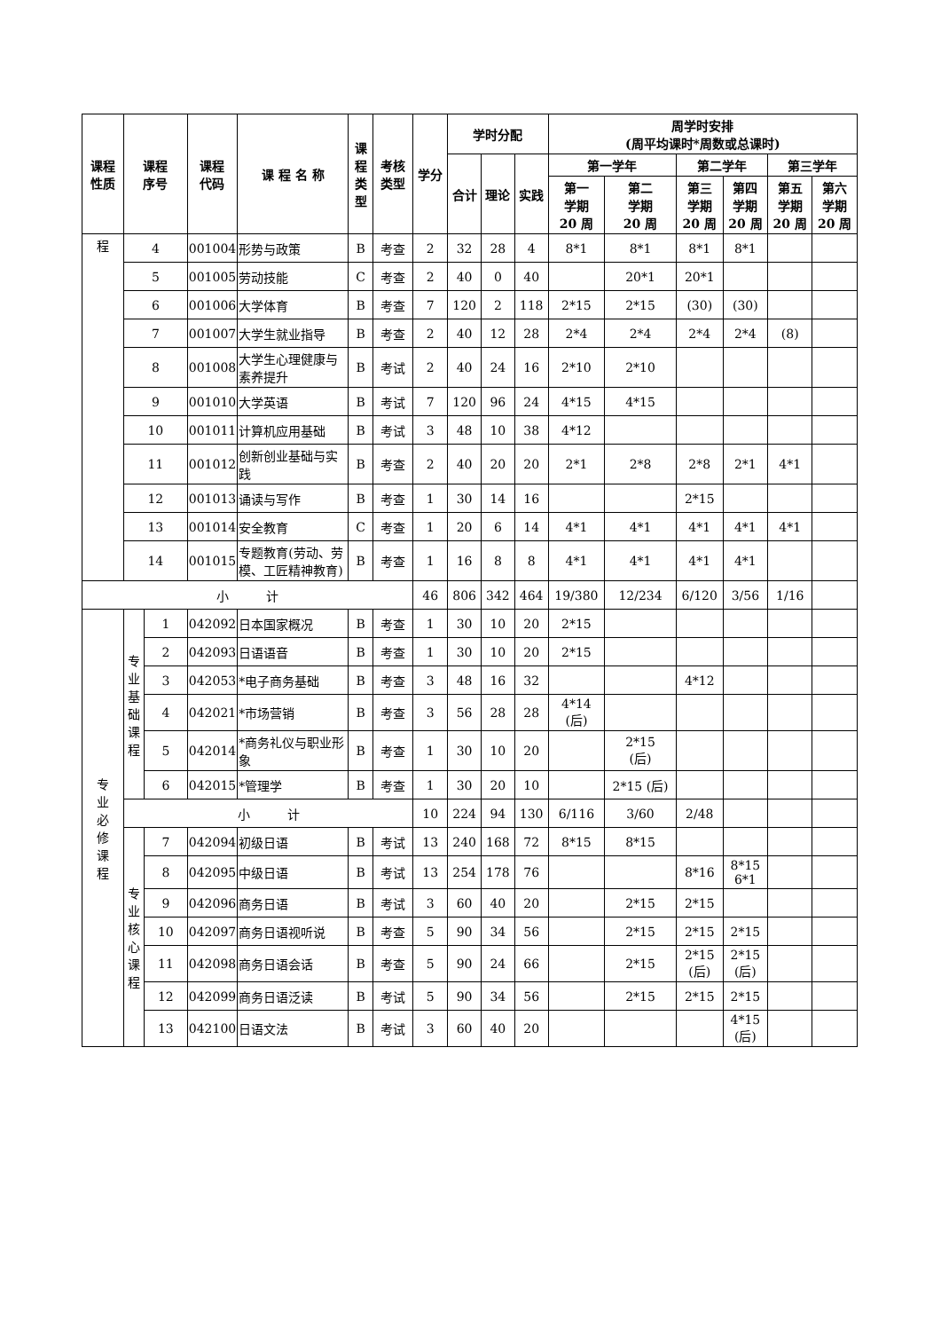| 课程 性质 | 课程 序号 | | 课程 代码 | 课 程 名 称 | 课 程 类 型 | 考核 类型 | 学分 | 学时分配 | | | 周学时安排 (周平均课时*周数或总课时) | | | | | |
| --- | --- | --- | --- | --- | --- | --- | --- | --- | --- | --- | --- | --- | --- | --- | --- | --- |
| | | | | | | | | 合计 | 理论 | 实践 | 第一学年 | | 第二学年 | | 第三学年 | |
| | | | | | | | | | | | 第一 学期 20 周 | 第二 学期 20 周 | 第三 学期 20 周 | 第四 学期 20 周 | 第五 学期 20 周 | 第六 学期 20 周 |
| 程 | 4 | | 001004 | 形势与政策 | B | 考查 | 2 | 32 | 28 | 4 | 8*1 | 8*1 | 8*1 | 8*1 | | |
| | 5 | | 001005 | 劳动技能 | C | 考查 | 2 | 40 | 0 | 40 | | 20*1 | 20*1 | | | |
| | 6 | | 001006 | 大学体育 | B | 考查 | 7 | 120 | 2 | 118 | 2*15 | 2*15 | (30) | (30) | | |
| | 7 | | 001007 | 大学生就业指导 | B | 考查 | 2 | 40 | 12 | 28 | 2*4 | 2*4 | 2*4 | 2*4 | (8) | |
| | 8 | | 001008 | 大学生心理健康与素养提升 | B | 考试 | 2 | 40 | 24 | 16 | 2*10 | 2*10 | | | | |
| | 9 | | 001010 | 大学英语 | B | 考试 | 7 | 120 | 96 | 24 | 4*15 | 4*15 | | | | |
| | 10 | | 001011 | 计算机应用基础 | B | 考试 | 3 | 48 | 10 | 38 | 4*12 | | | | | |
| | 11 | | 001012 | 创新创业基础与实践 | B | 考查 | 2 | 40 | 20 | 20 | 2*1 | 2*8 | 2*8 | 2*1 | 4*1 | |
| | 12 | | 001013 | 诵读与写作 | B | 考查 | 1 | 30 | 14 | 16 | | | 2*15 | | | |
| | 13 | | 001014 | 安全教育 | C | 考查 | 1 | 20 | 6 | 14 | 4*1 | 4*1 | 4*1 | 4*1 | 4*1 | |
| | 14 | | 001015 | 专题教育(劳动、劳模、工匠精神教育) | B | 考查 | 1 | 16 | 8 | 8 | 4*1 | 4*1 | 4*1 | 4*1 | | |
| 小 计 | | | | | | | 46 | 806 | 342 | 464 | 19/380 | 12/234 | 6/120 | 3/56 | 1/16 | |
| 专 业 必 修 课 程 | 专 业 基 础 课 程 | 1 | 042092 | 日本国家概况 | B | 考查 | 1 | 30 | 10 | 20 | 2*15 | | | | | |
| | | 2 | 042093 | 日语语音 | B | 考查 | 1 | 30 | 10 | 20 | 2*15 | | | | | |
| | | 3 | 042053 | *电子商务基础 | B | 考查 | 3 | 48 | 16 | 32 | | | 4*12 | | | |
| | | 4 | 042021 | *市场营销 | B | 考查 | 3 | 56 | 28 | 28 | 4*14 (后) | | | | | |
| | | 5 | 042014 | *商务礼仪与职业形象 | B | 考查 | 1 | 30 | 10 | 20 | | 2*15 (后) | | | | |
| | | 6 | 042015 | *管理学 | B | 考查 | 1 | 30 | 20 | 10 | | 2*15 (后) | | | | |
| | 小 计 | | | | | | 10 | 224 | 94 | 130 | 6/116 | 3/60 | 2/48 | | | |
| | 专 业 核 心 课 程 | 7 | 042094 | 初级日语 | B | 考试 | 13 | 240 | 168 | 72 | 8*15 | 8*15 | | | | |
| | | 8 | 042095 | 中级日语 | B | 考试 | 13 | 254 | 178 | 76 | | | 8*16 | 8*15 6*1 | | |
| | | 9 | 042096 | 商务日语 | B | 考试 | 3 | 60 | 40 | 20 | | 2*15 | 2*15 | | | |
| | | 10 | 042097 | 商务日语视听说 | B | 考查 | 5 | 90 | 34 | 56 | | 2*15 | 2*15 | 2*15 | | |
| | | 11 | 042098 | 商务日语会话 | B | 考查 | 5 | 90 | 24 | 66 | | 2*15 | 2*15 (后) | 2*15 (后) | | |
| | | 12 | 042099 | 商务日语泛读 | B | 考试 | 5 | 90 | 34 | 56 | | 2*15 | 2*15 | 2*15 | | |
| | | 13 | 042100 | 日语文法 | B | 考试 | 3 | 60 | 40 | 20 | | | | 4*15 (后) | | |